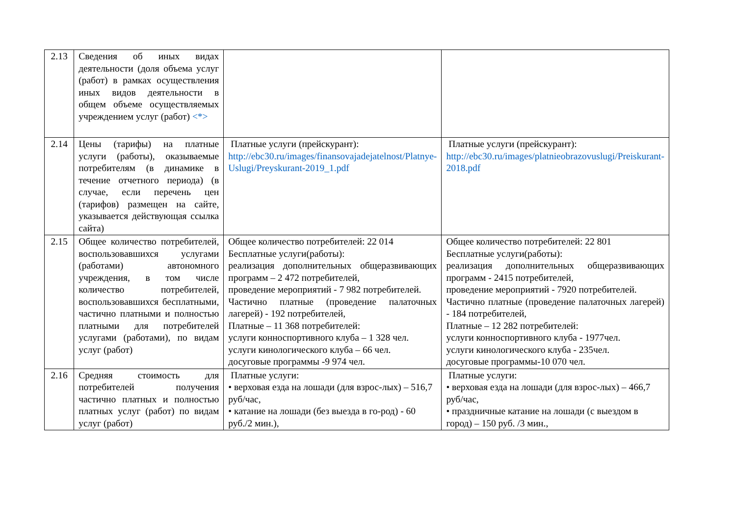| 2.13 | Сведения об иных видах деятельности (доля объема услуг (работ) в рамках осуществления иных видов деятельности в общем объеме осуществляемых учреждением услуг (работ) <*> | | |
| 2.14 | Цены (тарифы) на платные услуги (работы), оказываемые потребителям (в динамике в течение отчетного периода) (в случае, если перечень цен (тарифов) размещен на сайте, указывается действующая ссылка сайта) | Платные услуги (прейскурант): http://ebc30.ru/images/finansovajadejatelnost/Platnye-Uslugi/Preyskurant-2019_1.pdf | Платные услуги (прейскурант): http://ebc30.ru/images/platnieobrazovuslugi/Preiskurant-2018.pdf |
| 2.15 | Общее количество потребителей, воспользовавшихся услугами (работами) автономного учреждения, в том числе количество потребителей, воспользовавшихся бесплатными, частично платными и полностью платными для потребителей услугами (работами), по видам услуг (работ) | Общее количество потребителей: 22 014 Бесплатные услуги(работы): реализация дополнительных общеразвивающих программ – 2 472 потребителей, проведение мероприятий - 7 982 потребителей. Частично платные (проведение палаточных лагерей) - 192 потребителей, Платные – 11 368 потребителей: услуги конноспортивного клуба – 1 328 чел. услуги кинологического клуба – 66 чел. досуговые программы -9 974 чел. | Общее количество потребителей: 22 801 Бесплатные услуги(работы): реализация дополнительных общеразвивающих программ - 2415 потребителей, проведение мероприятий - 7920 потребителей. Частично платные (проведение палаточных лагерей) - 184 потребителей, Платные – 12 282 потребителей: услуги конноспортивного клуба - 1977чел. услуги кинологического клуба - 235чел. досуговые программы-10 070 чел. |
| 2.16 | Средняя стоимость для потребителей получения частично платных и полностью платных услуг (работ) по видам услуг (работ) | Платные услуги: • верховая езда на лошади (для взрос-лых) – 516,7 руб/час, • катание на лошади (без выезда в го-род) - 60 руб./2 мин.), | Платные услуги: • верховая езда на лошади (для взрос-лых) – 466,7 руб/час, • праздничные катание на лошади (с выездом в город) – 150 руб. /3 мин., |